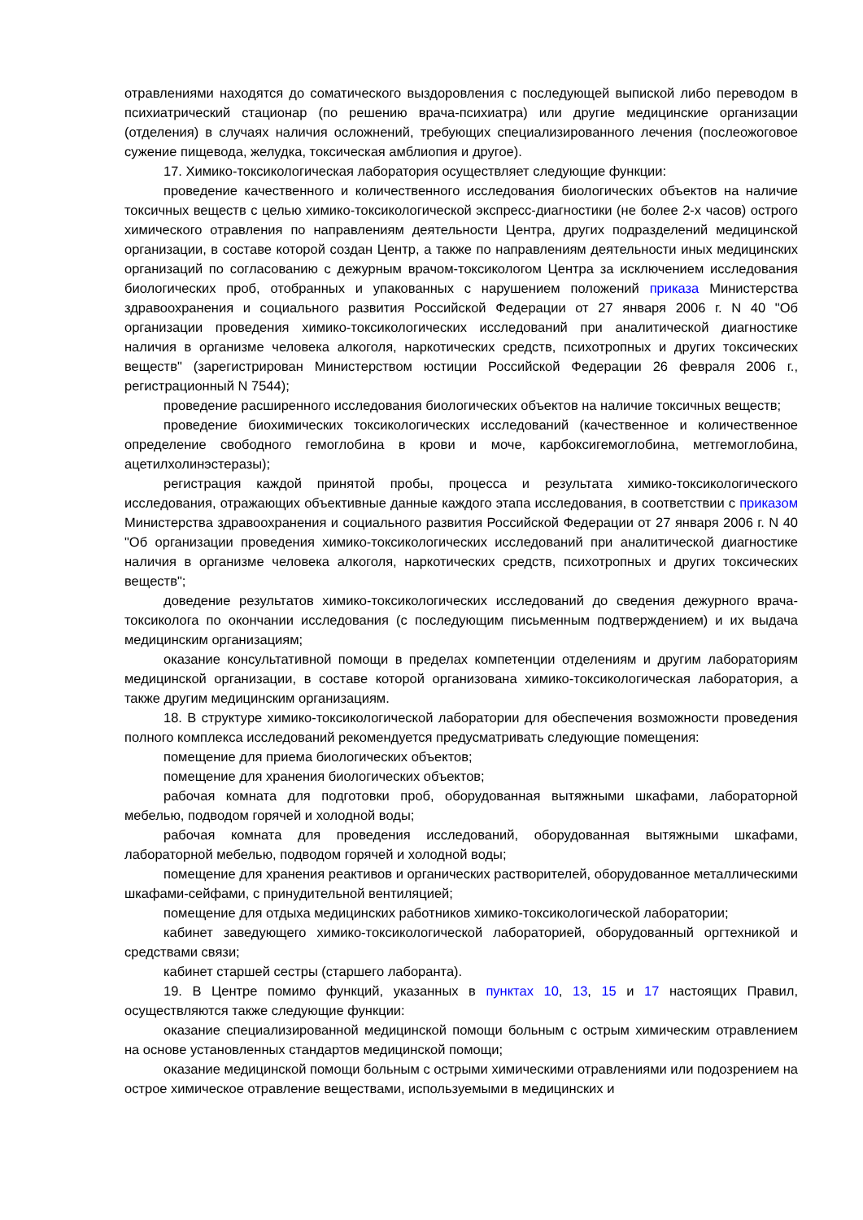отравлениями находятся до соматического выздоровления с последующей выпиской либо переводом в психиатрический стационар (по решению врача-психиатра) или другие медицинские организации (отделения) в случаях наличия осложнений, требующих специализированного лечения (послеожоговое сужение пищевода, желудка, токсическая амблиопия и другое).
17. Химико-токсикологическая лаборатория осуществляет следующие функции:
проведение качественного и количественного исследования биологических объектов на наличие токсичных веществ с целью химико-токсикологической экспресс-диагностики (не более 2-х часов) острого химического отравления по направлениям деятельности Центра, других подразделений медицинской организации, в составе которой создан Центр, а также по направлениям деятельности иных медицинских организаций по согласованию с дежурным врачом-токсикологом Центра за исключением исследования биологических проб, отобранных и упакованных с нарушением положений приказа Министерства здравоохранения и социального развития Российской Федерации от 27 января 2006 г. N 40 "Об организации проведения химико-токсикологических исследований при аналитической диагностике наличия в организме человека алкоголя, наркотических средств, психотропных и других токсических веществ" (зарегистрирован Министерством юстиции Российской Федерации 26 февраля 2006 г., регистрационный N 7544);
проведение расширенного исследования биологических объектов на наличие токсичных веществ;
проведение биохимических токсикологических исследований (качественное и количественное определение свободного гемоглобина в крови и моче, карбоксигемоглобина, метгемоглобина, ацетилхолинэстеразы);
регистрация каждой принятой пробы, процесса и результата химико-токсикологического исследования, отражающих объективные данные каждого этапа исследования, в соответствии с приказом Министерства здравоохранения и социального развития Российской Федерации от 27 января 2006 г. N 40 "Об организации проведения химико-токсикологических исследований при аналитической диагностике наличия в организме человека алкоголя, наркотических средств, психотропных и других токсических веществ";
доведение результатов химико-токсикологических исследований до сведения дежурного врача-токсиколога по окончании исследования (с последующим письменным подтверждением) и их выдача медицинским организациям;
оказание консультативной помощи в пределах компетенции отделениям и другим лабораториям медицинской организации, в составе которой организована химико-токсикологическая лаборатория, а также другим медицинским организациям.
18. В структуре химико-токсикологической лаборатории для обеспечения возможности проведения полного комплекса исследований рекомендуется предусматривать следующие помещения:
помещение для приема биологических объектов;
помещение для хранения биологических объектов;
рабочая комната для подготовки проб, оборудованная вытяжными шкафами, лабораторной мебелью, подводом горячей и холодной воды;
рабочая комната для проведения исследований, оборудованная вытяжными шкафами, лабораторной мебелью, подводом горячей и холодной воды;
помещение для хранения реактивов и органических растворителей, оборудованное металлическими шкафами-сейфами, с принудительной вентиляцией;
помещение для отдыха медицинских работников химико-токсикологической лаборатории;
кабинет заведующего химико-токсикологической лабораторией, оборудованный оргтехникой и средствами связи;
кабинет старшей сестры (старшего лаборанта).
19. В Центре помимо функций, указанных в пунктах 10, 13, 15 и 17 настоящих Правил, осуществляются также следующие функции:
оказание специализированной медицинской помощи больным с острым химическим отравлением на основе установленных стандартов медицинской помощи;
оказание медицинской помощи больным с острыми химическими отравлениями или подозрением на острое химическое отравление веществами, используемыми в медицинских и